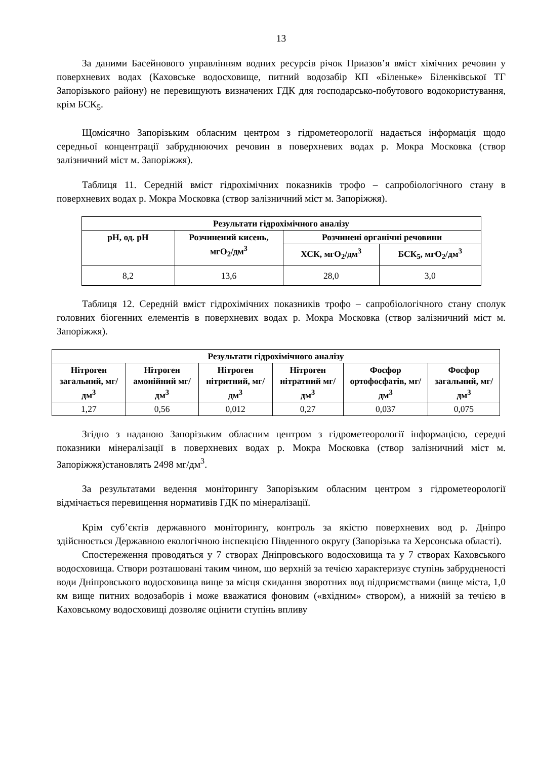13
За даними Басейнового управлінням водних ресурсів річок Приазов’я вміст хімічних речовин у поверхневих водах (Каховське водосховище, питний водозабір КП «Біленьке» Біленківської ТГ Запорізького району) не перевищують визначених ГДК для господарсько-побутового водокористування, крім БСК<sub>5</sub>.
Щомісячно Запорізьким обласним центром з гідрометеорології надається інформація щодо середньої концентрації забруднюючих речовин в поверхневих водах р. Мокра Московка (створ залізничний міст м. Запоріжжя).
Таблиця 11. Середній вміст гідрохімічних показників трофо – сапробіологічного стану в поверхневих водах р. Мокра Московка (створ залізничний міст м. Запоріжжя).
| Результати гідрохімічного аналізу | | | |
| --- | --- | --- | --- |
| pH, од. pH | Розчинений кисень, мгO<sub>2</sub>/дм<sup>3</sup> | Розчинені органічні речовини | |
| | | ХСК, мгO<sub>2</sub>/дм<sup>3</sup> | БСК<sub>5</sub>, мгO<sub>2</sub>/дм<sup>3</sup> |
| 8,2 | 13,6 | 28,0 | 3,0 |
Таблиця 12. Середній вміст гідрохімічних показників трофо – сапробіологічного стану сполук головних біогенних елементів в поверхневих водах р. Мокра Московка (створ залізничний міст м. Запоріжжя).
| Результати гідрохімічного аналізу | | | | | |
| --- | --- | --- | --- | --- | --- |
| Нітроген загальний, мг/дм<sup>3</sup> | Нітроген амонійний мг/дм<sup>3</sup> | Нітроген нітритний, мг/дм<sup>3</sup> | Нітроген нітратний мг/дм<sup>3</sup> | Фосфор ортофосфатів, мг/дм<sup>3</sup> | Фосфор загальний, мг/дм<sup>3</sup> |
| 1,27 | 0,56 | 0,012 | 0,27 | 0,037 | 0,075 |
Згідно з наданою Запорізьким обласним центром з гідрометеорології інформацією, середні показники мінералізації в поверхневих водах р. Мокра Московка (створ залізничний міст м. Запоріжжя)становлять 2498 мг/дм<sup>3</sup>.
За результатами ведення моніторингу Запорізьким обласним центром з гідрометеорології відмічається перевищення нормативів ГДК по мінералізації.
Крім суб’єктів державного моніторингу, контроль за якістю поверхневих вод р. Дніпро здійснюється Державною екологічною інспекцією Південного округу (Запорізька та Херсонська області).
Спостереження проводяться у 7 створах Дніпровського водосховища та у 7 створах Каховського водосховища. Створи розташовані таким чином, що верхній за течією характеризує ступінь забрудненості води Дніпровського водосховища вище за місця скидання зворотних вод підприємствами (вище міста, 1,0 км вище питних водозаборів і може вважатися фоновим («вхідним» створом), а нижній за течією в Каховському водосховищі дозволяє оцінити ступінь впливу